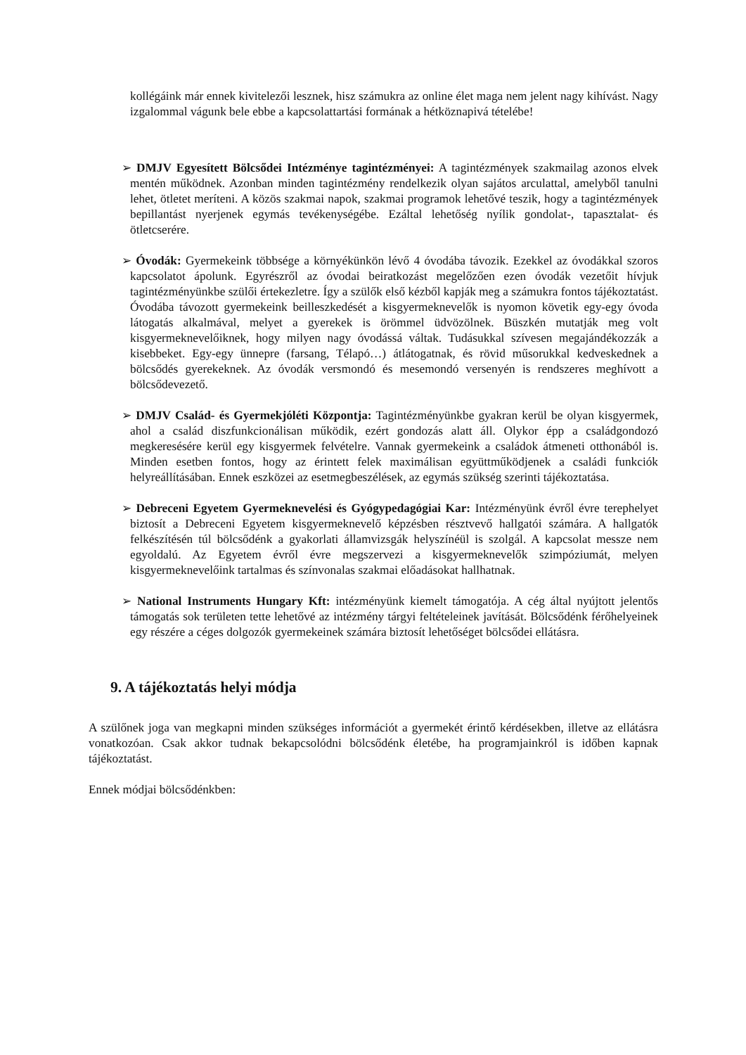kollégáink már ennek kivitelezői lesznek, hisz számukra az online élet maga nem jelent nagy kihívást. Nagy izgalommal vágunk bele ebbe a kapcsolattartási formának a hétköznapivá tételébe!
➢ DMJV Egyesített Bölcsődei Intézménye tagintézményei: A tagintézmények szakmailag azonos elvek mentén működnek. Azonban minden tagintézmény rendelkezik olyan sajátos arculattal, amelyből tanulni lehet, ötletet meríteni. A közös szakmai napok, szakmai programok lehetővé teszik, hogy a tagintézmények bepillantást nyerjenek egymás tevékenységébe. Ezáltal lehetőség nyílik gondolat-, tapasztalat- és ötletcserére.
➢ Óvodák: Gyermekeink többsége a környékünkön lévő 4 óvodába távozik. Ezekkel az óvodákkal szoros kapcsolatot ápolunk. Egyrészről az óvodai beiratkozást megelőzően ezen óvodák vezetőit hívjuk tagintézményünkbe szülői értekezletre. Így a szülők első kézből kapják meg a számukra fontos tájékoztatást. Óvodába távozott gyermekeink beilleszkedését a kisgyermeknevelők is nyomon követik egy-egy óvoda látogatás alkalmával, melyet a gyerekek is örömmel üdvözölnek. Büszkén mutatják meg volt kisgyermeknevelőiknek, hogy milyen nagy óvodássá váltak. Tudásukkal szívesen megajándékozzák a kisebbeket. Egy-egy ünnepre (farsang, Télapó…) átlátogatnak, és rövid műsorukkal kedveskednek a bölcsődés gyerekeknek. Az óvodák versmondó és mesemondó versenyén is rendszeres meghívott a bölcsődevezető.
➢ DMJV Család- és Gyermekjóléti Központja: Tagintézményünkbe gyakran kerül be olyan kisgyermek, ahol a család diszfunkcionálisan működik, ezért gondozás alatt áll. Olykor épp a családgondozó megkeresésére kerül egy kisgyermek felvételre. Vannak gyermekeink a családok átmeneti otthonából is. Minden esetben fontos, hogy az érintett felek maximálisan együttműködjenek a családi funkciók helyreállításában. Ennek eszközei az esetmegbeszélések, az egymás szükség szerinti tájékoztatása.
➢ Debreceni Egyetem Gyermeknevelési és Gyógypedagógiai Kar: Intézményünk évről évre terephelyet biztosít a Debreceni Egyetem kisgyermeknevelő képzésben résztvevő hallgatói számára. A hallgatók felkészítésén túl bölcsődénk a gyakorlati államvizsgák helyszínéül is szolgál. A kapcsolat messze nem egyoldalú. Az Egyetem évről évre megszervezi a kisgyermeknevelők szimpóziumát, melyen kisgyermeknevelőink tartalmas és színvonalas szakmai előadásokat hallhatnak.
➢ National Instruments Hungary Kft: intézményünk kiemelt támogatója. A cég által nyújtott jelentős támogatás sok területen tette lehetővé az intézmény tárgyi feltételeinek javítását. Bölcsődénk férőhelyeinek egy részére a céges dolgozók gyermekeinek számára biztosít lehetőséget bölcsődei ellátásra.
9. A tájékoztatás helyi módja
A szülőnek joga van megkapni minden szükséges információt a gyermekét érintő kérdésekben, illetve az ellátásra vonatkozóan. Csak akkor tudnak bekapcsolódni bölcsődénk életébe, ha programjainkról is időben kapnak tájékoztatást.
Ennek módjai bölcsődénkben: